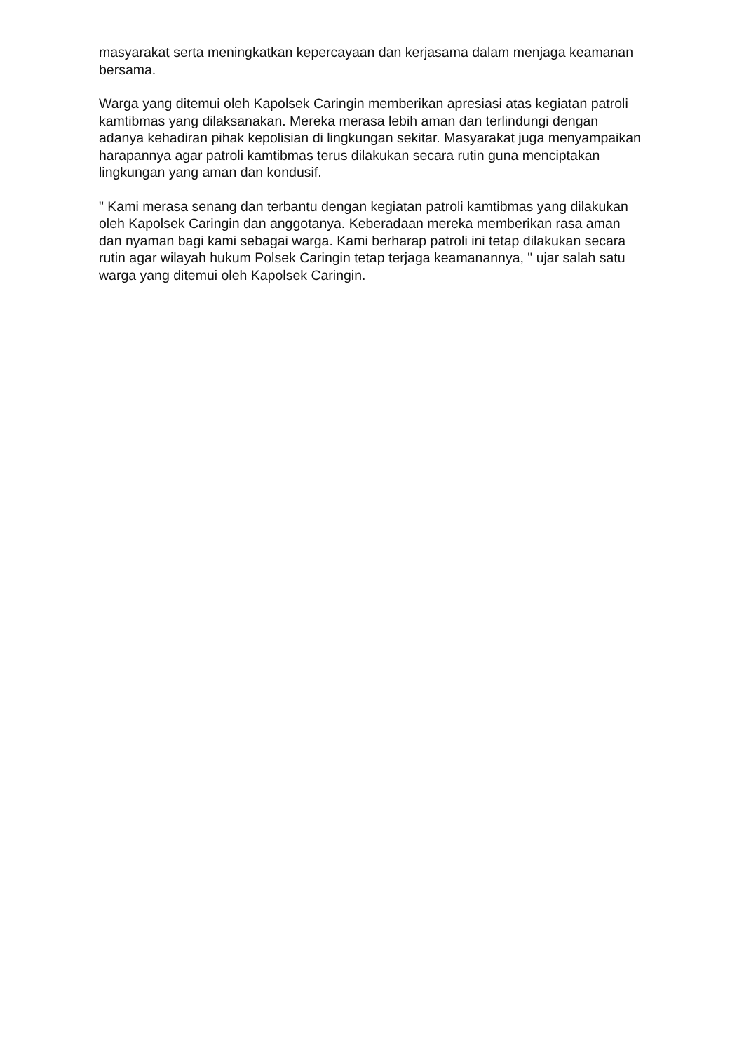masyarakat serta meningkatkan kepercayaan dan kerjasama dalam menjaga keamanan bersama.
Warga yang ditemui oleh Kapolsek Caringin memberikan apresiasi atas kegiatan patroli kamtibmas yang dilaksanakan. Mereka merasa lebih aman dan terlindungi dengan adanya kehadiran pihak kepolisian di lingkungan sekitar. Masyarakat juga menyampaikan harapannya agar patroli kamtibmas terus dilakukan secara rutin guna menciptakan lingkungan yang aman dan kondusif.
" Kami merasa senang dan terbantu dengan kegiatan patroli kamtibmas yang dilakukan oleh Kapolsek Caringin dan anggotanya. Keberadaan mereka memberikan rasa aman dan nyaman bagi kami sebagai warga. Kami berharap patroli ini tetap dilakukan secara rutin agar wilayah hukum Polsek Caringin tetap terjaga keamanannya, " ujar salah satu warga yang ditemui oleh Kapolsek Caringin.